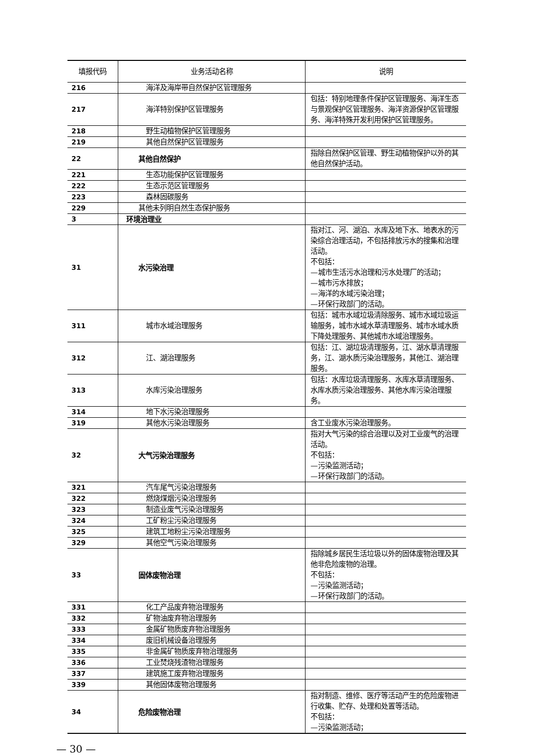| 填报代码 | 业务活动名称 | 说明 |
| --- | --- | --- |
| 216 | 海洋及海岸带自然保护区管理服务 | |
| 217 | 海洋特别保护区管理服务 | 包括：特别地理条件保护区管理服务、海洋生态与景观保护区管理服务、海洋资源保护区管理服务、海洋特殊开发利用保护区管理服务。 |
| 218 | 野生动植物保护区管理服务 | |
| 219 | 其他自然保护区管理服务 | |
| 22 | 其他自然保护 | 指除自然保护区管理、野生动植物保护以外的其他自然保护活动。 |
| 221 | 生态功能保护区管理服务 | |
| 222 | 生态示范区管理服务 | |
| 223 | 森林固碳服务 | |
| 229 | 其他未列明自然生态保护服务 | |
| 3 | 环境治理业 | |
| 31 | 水污染治理 | 指对江、河、湖泊、水库及地下水、地表水的污染综合治理活动，不包括排放污水的搜集和治理活动。 不包括： —城市生活污水治理和污水处理厂的活动； —城市污水排放； —海洋的水域污染治理； —环保行政部门的活动。 |
| 311 | 城市水域治理服务 | 包括：城市水域垃圾清除服务、城市水域垃圾运输服务，城市水域水草清理服务、城市水域水质下降处理服务、其他城市水域治理服务。 |
| 312 | 江、湖治理服务 | 包括：江、湖垃圾清理服务，江、湖水草清理服务，江、湖水质污染治理服务，其他江、湖治理服务。 |
| 313 | 水库污染治理服务 | 包括：水库垃圾清理服务、水库水草清理服务、水库水质污染治理服务、其他水库污染治理服务。 |
| 314 | 地下水污染治理服务 | |
| 319 | 其他水污染治理服务 | 含工业废水污染治理服务。 |
| 32 | 大气污染治理服务 | 指对大气污染的综合治理以及对工业废气的治理活动。 不包括： —污染监测活动； —环保行政部门的活动。 |
| 321 | 汽车尾气污染治理服务 | |
| 322 | 燃烧煤烟污染治理服务 | |
| 323 | 制造业废气污染治理服务 | |
| 324 | 工矿粉尘污染治理服务 | |
| 325 | 建筑工地粉尘污染治理服务 | |
| 329 | 其他空气污染治理服务 | |
| 33 | 固体废物治理 | 指除城乡居民生活垃圾以外的固体废物治理及其他非危险废物的治理。 不包括： —污染监测活动； —环保行政部门的活动。 |
| 331 | 化工产品废弃物治理服务 | |
| 332 | 矿物油废弃物治理服务 | |
| 333 | 金属矿物质废弃物治理服务 | |
| 334 | 废旧机械设备治理服务 | |
| 335 | 非金属矿物质废弃物治理服务 | |
| 336 | 工业焚烧残渣物治理服务 | |
| 337 | 建筑施工废弃物治理服务 | |
| 339 | 其他固体废物治理服务 | |
| 34 | 危险废物治理 | 指对制造、维修、医疗等活动产生的危险废物进行收集、贮存、处理和处置等活动。 不包括： —污染监测活动； |
— 30 —